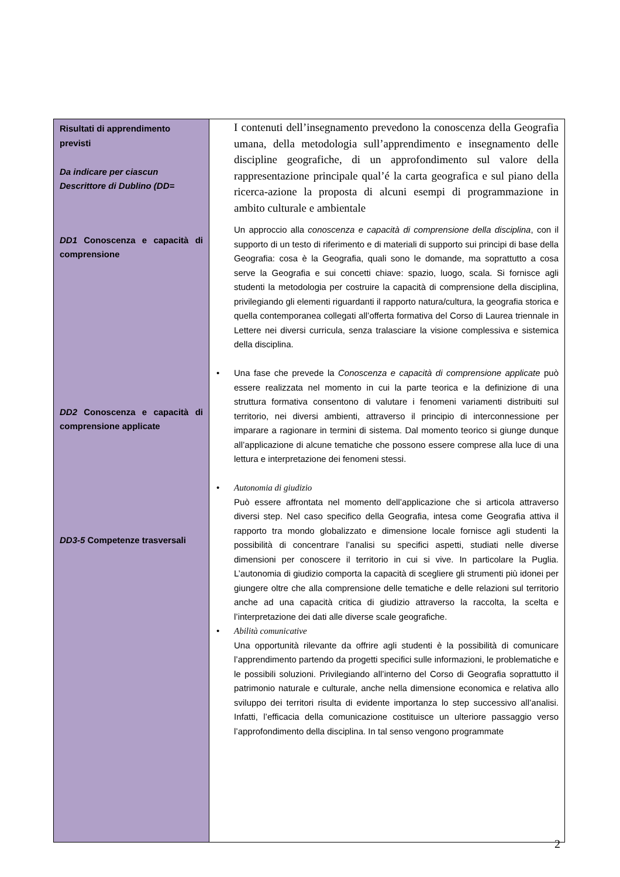| Risultati di apprendimento previsti Da indicare per ciascun Descrittore di Dublino (DD= DD1 Conoscenza e capacità di comprensione DD2 Conoscenza e capacità di comprensione applicate DD3-5 Competenze trasversali | I contenuti dell’insegnamento prevedono la conoscenza della Geografia umana, della metodologia sull’apprendimento e insegnamento delle discipline geografiche, di un approfondimento sul valore della rappresentazione principale qual’é la carta geografica e sul piano della ricerca-azione la proposta di alcuni esempi di programmazione in ambito culturale e ambientale Un approccio alla conoscenza e capacità di comprensione della disciplina , con il supporto di un testo di riferimento e di materiali di supporto sui principi di base della Geografia: cosa è la Geografia, quali sono le domande, ma soprattutto a cosa serve la Geografia e sui concetti chiave: spazio, luogo, scala. Si fornisce agli studenti la metodologia per costruire la capacità di comprensione della disciplina, privilegiando gli elementi riguardanti il rapporto natura/cultura, la geografia storica e quella contemporanea collegati all’offerta formativa del Corso di Laurea triennale in Lettere nei diversi curricula, senza tralasciare la visione complessiva e sistemica della disciplina. • Una fase che prevede la Conoscenza e capacità di comprensione applicate può essere realizzata nel momento in cui la parte teorica e la definizione di una struttura formativa consentono di valutare i fenomeni variamenti distribuiti sul territorio, nei diversi ambienti, attraverso il principio di interconnessione per imparare a ragionare in termini di sistema. Dal momento teorico si giunge dunque all’applicazione di alcune tematiche che possono essere comprese alla luce di una lettura e interpretazione dei fenomeni stessi. • Autonomia di giudizio Può essere affrontata nel momento dell’applicazione che si articola attraverso diversi step. Nel caso specifico della Geografia, intesa come Geografia attiva il rapporto tra mondo globalizzato e dimensione locale fornisce agli studenti la possibilità di concentrare l’analisi su specifici aspetti, studiati nelle diverse dimensioni per conoscere il territorio in cui si vive. In particolare la Puglia. L’autonomia di giudizio comporta la capacità di scegliere gli strumenti più idonei per giungere oltre che alla comprensione delle tematiche e delle relazioni sul territorio anche ad una capacità critica di giudizio attraverso la raccolta, la scelta e l’interpretazione dei dati alle diverse scale geografiche. • Abilità comunicative Una opportunità rilevante da offrire agli studenti è la possibilità di comunicare l’apprendimento partendo da progetti specifici sulle informazioni, le problematiche e le possibili soluzioni. Privilegiando all’interno del Corso di Geografia soprattutto il patrimonio naturale e culturale, anche nella dimensione economica e relativa allo sviluppo dei territori risulta di evidente importanza lo step successivo all’analisi. Infatti, l’efficacia della comunicazione costituisce un ulteriore passaggio verso l’approfondimento della disciplina. In tal senso vengono programmate |
2